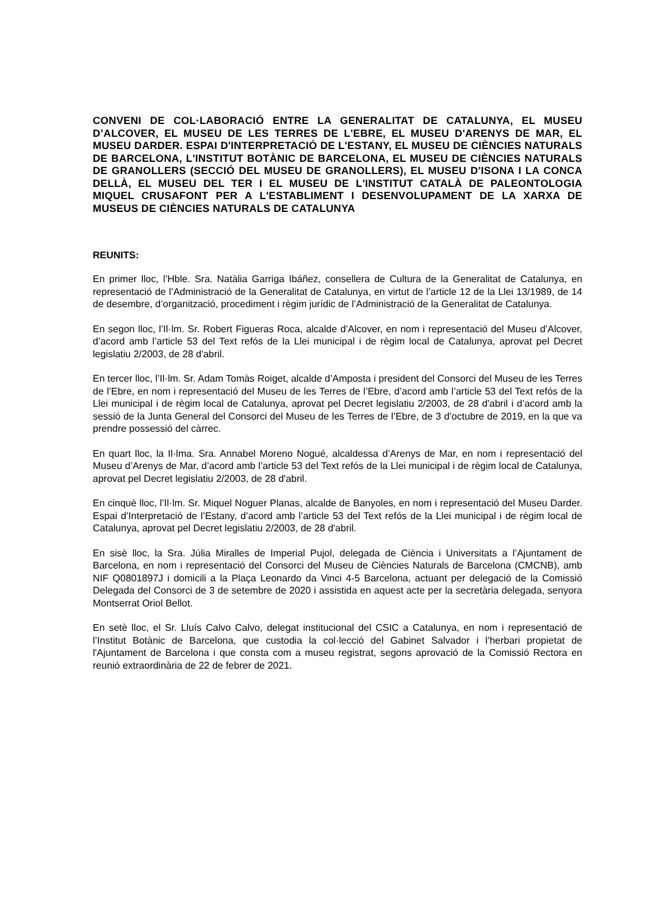CONVENI DE COL·LABORACIÓ ENTRE LA GENERALITAT DE CATALUNYA, EL MUSEU D’ALCOVER, EL MUSEU DE LES TERRES DE L'EBRE, EL MUSEU D'ARENYS DE MAR, EL MUSEU DARDER. ESPAI D'INTERPRETACIÓ DE L'ESTANY, EL MUSEU DE CIÈNCIES NATURALS DE BARCELONA, L'INSTITUT BOTÀNIC DE BARCELONA, EL MUSEU DE CIÈNCIES NATURALS DE GRANOLLERS (SECCIÓ DEL MUSEU DE GRANOLLERS), EL MUSEU D'ISONA I LA CONCA DELLÀ, EL MUSEU DEL TER I EL MUSEU DE L'INSTITUT CATALÀ DE PALEONTOLOGIA MIQUEL CRUSAFONT PER A L'ESTABLIMENT I DESENVOLUPAMENT DE LA XARXA DE MUSEUS DE CIÈNCIES NATURALS DE CATALUNYA
REUNITS:
En primer lloc, l’Hble. Sra. Natàlia Garriga Ibáñez, consellera de Cultura de la Generalitat de Catalunya, en representació de l’Administració de la Generalitat de Catalunya, en virtut de l’article 12 de la Llei 13/1989, de 14 de desembre, d’organització, procediment i règim jurídic de l’Administració de la Generalitat de Catalunya.
En segon lloc, l’Il·lm. Sr. Robert Figueras Roca, alcalde d’Alcover, en nom i representació del Museu d’Alcover, d’acord amb l’article 53 del Text refós de la Llei municipal i de règim local de Catalunya, aprovat pel Decret legislatiu 2/2003, de 28 d'abril.
En tercer lloc, l’Il·lm. Sr. Adam Tomàs Roiget, alcalde d’Amposta i president del Consorci del Museu de les Terres de l’Ebre, en nom i representació del Museu de les Terres de l’Ebre, d’acord amb l’article 53 del Text refós de la Llei municipal i de règim local de Catalunya, aprovat pel Decret legislatiu 2/2003, de 28 d'abril i d’acord amb la sessió de la Junta General del Consorci del Museu de les Terres de l’Ebre, de 3 d’octubre de 2019, en la que va prendre possessió del càrrec.
En quart lloc, la Il·lma. Sra. Annabel Moreno Nogué, alcaldessa d’Arenys de Mar, en nom i representació del Museu d’Arenys de Mar, d’acord amb l’article 53 del Text refós de la Llei municipal i de règim local de Catalunya, aprovat pel Decret legislatiu 2/2003, de 28 d'abril.
En cinquè lloc, l’Il·lm. Sr. Miquel Noguer Planas, alcalde de Banyoles, en nom i representació del Museu Darder. Espai d’Interpretació de l’Estany, d’acord amb l’article 53 del Text refós de la Llei municipal i de règim local de Catalunya, aprovat pel Decret legislatiu 2/2003, de 28 d'abril.
En sisè lloc, la Sra. Júlia Miralles de Imperial Pujol, delegada de Ciència i Universitats a l’Ajuntament de Barcelona, en nom i representació del Consorci del Museu de Ciències Naturals de Barcelona (CMCNB), amb NIF Q0801897J i domicili a la Plaça Leonardo da Vinci 4-5 Barcelona, actuant per delegació de la Comissió Delegada del Consorci de 3 de setembre de 2020 i assistida en aquest acte per la secretària delegada, senyora Montserrat Oriol Bellot.
En setè lloc, el Sr. Lluís Calvo Calvo, delegat institucional del CSIC a Catalunya, en nom i representació de l’Institut Botànic de Barcelona, que custodia la col·lecció del Gabinet Salvador i l’herbari propietat de l'Ajuntament de Barcelona i que consta com a museu registrat, segons aprovació de la Comissió Rectora en reunió extraordinària de 22 de febrer de 2021.